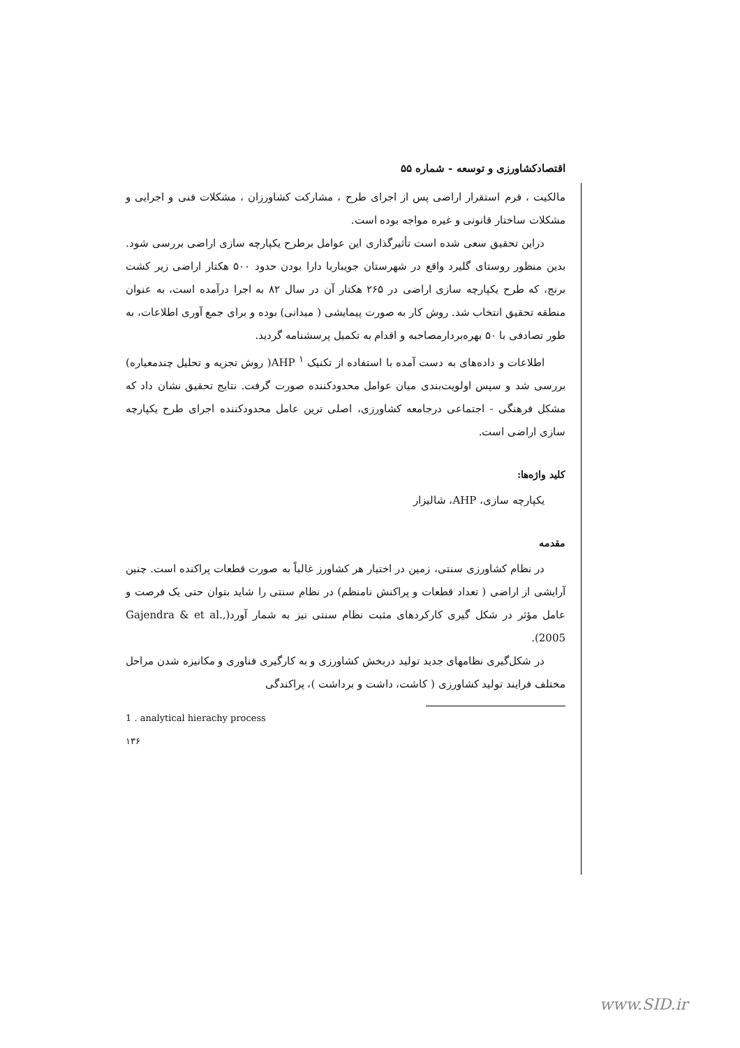اقتصادکشاورزی و توسعه - شماره ۵۵
مالکیت ، فرم استقرار اراضی پس از اجرای طرح ، مشارکت کشاورزان ، مشکلات فنی و اجرایی و مشکلات ساختار قانونی و غیره مواجه بوده است.
دراین تحقیق سعی شده است تأثیرگذاری این عوامل برطرح یکپارچه سازی اراضی بررسی شود. بدین منظور روستای گلیرد واقع در شهرستان جویباربا دارا بودن حدود ۵۰۰ هکتار اراضی زیر کشت برنج، که طرح یکپارچه سازی اراضی در ۲۶۵ هکتار آن در سال ۸۲ به اجرا درآمده است، به عنوان منطقه تحقیق انتخاب شد. روش کار به صورت پیمایشی ( میدانی) بوده و برای جمع آوری اطلاعات، به طور تصادفی با ۵۰ بهره‌بردارمصاحبه و اقدام به تکمیل پرسشنامه گردید.
اطلاعات و داده‌های به دست آمده با استفاده از تکنیک AHP <sup>۱</sup>( روش تجزیه و تحلیل چندمعیاره) بررسی شد و سپس اولویت‌بندی میان عوامل محدودکننده صورت گرفت. نتایج تحقیق نشان داد که مشکل فرهنگی - اجتماعی درجامعه کشاورزی، اصلی ترین عامل محدودکننده اجرای طرح یکپارچه سازی اراضی است.
کلید واژه‌ها:
یکپارچه سازی، AHP، شالیزار
مقدمه
در نظام کشاورزی سنتی، زمین در اختیار هر کشاورز غالباً به صورت قطعات پراکنده است. چنین آرایشی از اراضی ( تعداد قطعات و پراکنش نامنظم) در نظام سنتی را شاید بتوان حتی یک فرصت و عامل مؤثر در شکل گیری کارکردهای مثبت نظام سنتی نیز به شمار آورد(Gajendra & et al., 2005).
در شکل‌گیری نظامهای جدید تولید دربخش کشاورزی و به کارگیری فناوری و مکانیزه شدن مراحل مختلف فرایند تولید کشاورزی ( کاشت، داشت و برداشت )، پراکندگی
1 . analytical hierachy process
۱۳۶
www.SID.ir